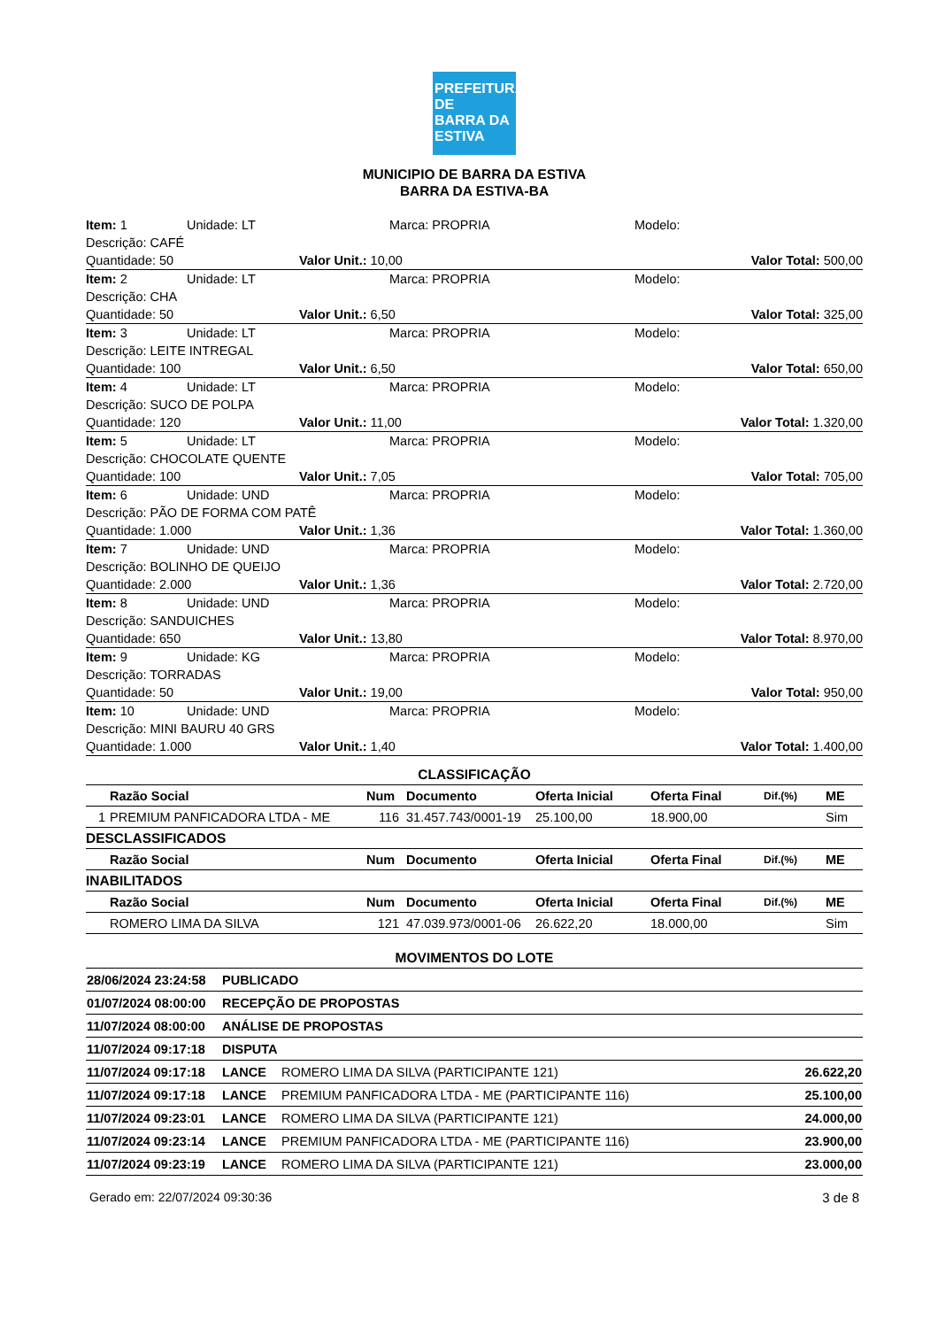PREFEITURA DE
BARRA DA
ESTIVA
MUNICIPIO DE BARRA DA ESTIVA
BARRA DA ESTIVA-BA
| Item: 1 | Unidade: LT | | Marca: PROPRIA | Modelo: |
| Descrição: CAFÉ | | | | |
| Quantidade: 50 | | Valor Unit.: 10,00 | | Valor Total: 500,00 |
| Item: 2 | Unidade: LT | | Marca: PROPRIA | Modelo: |
| Descrição: CHA | | | | |
| Quantidade: 50 | | Valor Unit.: 6,50 | | Valor Total: 325,00 |
| Item: 3 | Unidade: LT | | Marca: PROPRIA | Modelo: |
| Descrição: LEITE INTREGAL | | | | |
| Quantidade: 100 | | Valor Unit.: 6,50 | | Valor Total: 650,00 |
| Item: 4 | Unidade: LT | | Marca: PROPRIA | Modelo: |
| Descrição: SUCO DE POLPA | | | | |
| Quantidade: 120 | | Valor Unit.: 11,00 | | Valor Total: 1.320,00 |
| Item: 5 | Unidade: LT | | Marca: PROPRIA | Modelo: |
| Descrição: CHOCOLATE QUENTE | | | | |
| Quantidade: 100 | | Valor Unit.: 7,05 | | Valor Total: 705,00 |
| Item: 6 | Unidade: UND | | Marca: PROPRIA | Modelo: |
| Descrição: PÃO DE FORMA COM PATÊ | | | | |
| Quantidade: 1.000 | | Valor Unit.: 1,36 | | Valor Total: 1.360,00 |
| Item: 7 | Unidade: UND | | Marca: PROPRIA | Modelo: |
| Descrição: BOLINHO DE QUEIJO | | | | |
| Quantidade: 2.000 | | Valor Unit.: 1,36 | | Valor Total: 2.720,00 |
| Item: 8 | Unidade: UND | | Marca: PROPRIA | Modelo: |
| Descrição: SANDUICHES | | | | |
| Quantidade: 650 | | Valor Unit.: 13,80 | | Valor Total: 8.970,00 |
| Item: 9 | Unidade: KG | | Marca: PROPRIA | Modelo: |
| Descrição: TORRADAS | | | | |
| Quantidade: 50 | | Valor Unit.: 19,00 | | Valor Total: 950,00 |
| Item: 10 | Unidade: UND | | Marca: PROPRIA | Modelo: |
| Descrição: MINI BAURU 40 GRS | | | | |
| Quantidade: 1.000 | | Valor Unit.: 1,40 | | Valor Total: 1.400,00 |
CLASSIFICAÇÃO
| | Razão Social | Num | Documento | Oferta Inicial | Oferta Final | Dif.(%) | ME |
| --- | --- | --- | --- | --- | --- | --- | --- |
| 1 | PREMIUM PANFICADORA LTDA - ME | 116 | 31.457.743/0001-19 | 25.100,00 | 18.900,00 | | Sim |
| DESCLASSIFICADOS | | | | | | | |
| | Razão Social | Num | Documento | Oferta Inicial | Oferta Final | Dif.(%) | ME |
| INABILITADOS | | | | | | | |
| | Razão Social | Num | Documento | Oferta Inicial | Oferta Final | Dif.(%) | ME |
| | ROMERO LIMA DA SILVA | 121 | 47.039.973/0001-06 | 26.622,20 | 18.000,00 | | Sim |
MOVIMENTOS DO LOTE
| 28/06/2024 23:24:58 | PUBLICADO | | |
| 01/07/2024 08:00:00 | RECEPÇÃO DE PROPOSTAS | | |
| 11/07/2024 08:00:00 | ANÁLISE DE PROPOSTAS | | |
| 11/07/2024 09:17:18 | DISPUTA | | |
| 11/07/2024 09:17:18 | LANCE | ROMERO LIMA DA SILVA (PARTICIPANTE 121) | 26.622,20 |
| 11/07/2024 09:17:18 | LANCE | PREMIUM PANFICADORA LTDA - ME (PARTICIPANTE 116) | 25.100,00 |
| 11/07/2024 09:23:01 | LANCE | ROMERO LIMA DA SILVA (PARTICIPANTE 121) | 24.000,00 |
| 11/07/2024 09:23:14 | LANCE | PREMIUM PANFICADORA LTDA - ME (PARTICIPANTE 116) | 23.900,00 |
| 11/07/2024 09:23:19 | LANCE | ROMERO LIMA DA SILVA (PARTICIPANTE 121) | 23.000,00 |
Gerado em: 22/07/2024 09:30:36 3 de 8